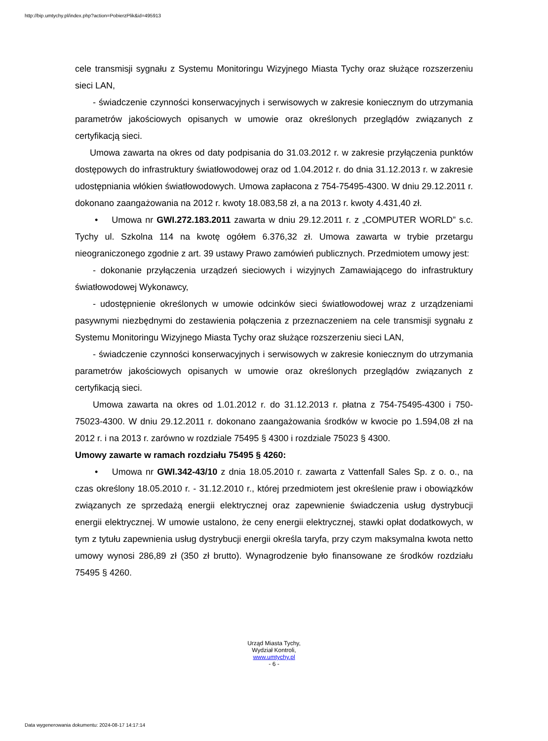http://bip.umtychy.pl/index.php?action=PobierzPlik&id=495913
cele transmisji sygnału z Systemu Monitoringu Wizyjnego Miasta Tychy oraz służące rozszerzeniu sieci LAN,
- świadczenie czynności konserwacyjnych i serwisowych w zakresie koniecznym do utrzymania parametrów jakościowych opisanych w umowie oraz określonych przeglądów związanych z certyfikacją sieci.
Umowa zawarta na okres od daty podpisania do 31.03.2012 r. w zakresie przyłączenia punktów dostępowych do infrastruktury światłowodowej oraz od 1.04.2012 r. do dnia 31.12.2013 r. w zakresie udostępniania włókien światłowodowych. Umowa zapłacona z 754-75495-4300. W dniu 29.12.2011 r. dokonano zaangażowania na 2012 r. kwoty 18.083,58 zł, a na 2013 r. kwoty 4.431,40 zł.
• Umowa nr GWI.272.183.2011 zawarta w dniu 29.12.2011 r. z „COMPUTER WORLD” s.c. Tychy ul. Szkolna 114 na kwotę ogółem 6.376,32 zł. Umowa zawarta w trybie przetargu nieograniczonego zgodnie z art. 39 ustawy Prawo zamówień publicznych. Przedmiotem umowy jest:
- dokonanie przyłączenia urządzeń sieciowych i wizyjnych Zamawiającego do infrastruktury światłowodowej Wykonawcy,
- udostępnienie określonych w umowie odcinków sieci światłowodowej wraz z urządzeniami pasywnymi niezbędnymi do zestawienia połączenia z przeznaczeniem na cele transmisji sygnału z Systemu Monitoringu Wizyjnego Miasta Tychy oraz służące rozszerzeniu sieci LAN,
- świadczenie czynności konserwacyjnych i serwisowych w zakresie koniecznym do utrzymania parametrów jakościowych opisanych w umowie oraz określonych przeglądów związanych z certyfikacją sieci.
Umowa zawarta na okres od 1.01.2012 r. do 31.12.2013 r. płatna z 754-75495-4300 i 750-75023-4300. W dniu 29.12.2011 r. dokonano zaangażowania środków w kwocie po 1.594,08 zł na 2012 r. i na 2013 r. zarówno w rozdziale 75495 § 4300 i rozdziale 75023 § 4300.
Umowy zawarte w ramach rozdziału 75495 § 4260:
• Umowa nr GWI.342-43/10 z dnia 18.05.2010 r. zawarta z Vattenfall Sales Sp. z o. o., na czas określony 18.05.2010 r. - 31.12.2010 r., której przedmiotem jest określenie praw i obowiązków związanych ze sprzedażą energii elektrycznej oraz zapewnienie świadczenia usług dystrybucji energii elektrycznej. W umowie ustalono, że ceny energii elektrycznej, stawki opłat dodatkowych, w tym z tytułu zapewnienia usług dystrybucji energii określa taryfa, przy czym maksymalna kwota netto umowy wynosi 286,89 zł (350 zł brutto). Wynagrodzenie było finansowane ze środków rozdziału 75495 § 4260.
Urząd Miasta Tychy,
Wydział Kontroli,
www.umtychy.pl
- 6 -
Data wygenerowania dokumentu: 2024-08-17 14:17:14